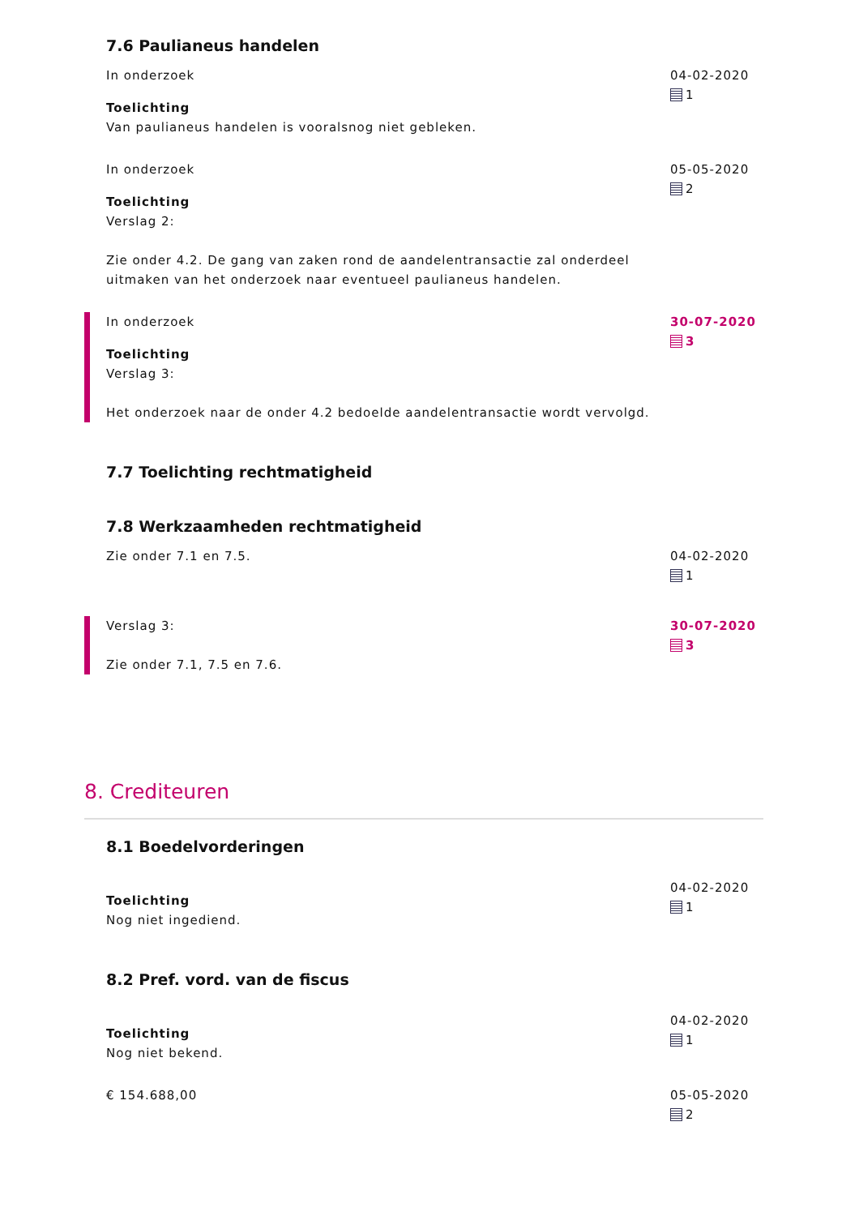7.6 Paulianeus handelen
In onderzoek
Toelichting
Van paulianeus handelen is vooralsnog niet gebleken.
04-02-2020
1
In onderzoek
Toelichting
Verslag 2:
Zie onder 4.2. De gang van zaken rond de aandelentransactie zal onderdeel uitmaken van het onderzoek naar eventueel paulianeus handelen.
05-05-2020
2
In onderzoek
Toelichting
Verslag 3:
Het onderzoek naar de onder 4.2 bedoelde aandelentransactie wordt vervolgd.
30-07-2020
3
7.7 Toelichting rechtmatigheid
7.8 Werkzaamheden rechtmatigheid
Zie onder 7.1 en 7.5. 04-02-2020
1
Verslag 3:
Zie onder 7.1, 7.5 en 7.6.
30-07-2020
3
8. Crediteuren
8.1 Boedelvorderingen
Toelichting
Nog niet ingediend.
04-02-2020
1
8.2 Pref. vord. van de fiscus
Toelichting
Nog niet bekend.
04-02-2020
1
€ 154.688,00 05-05-2020
2